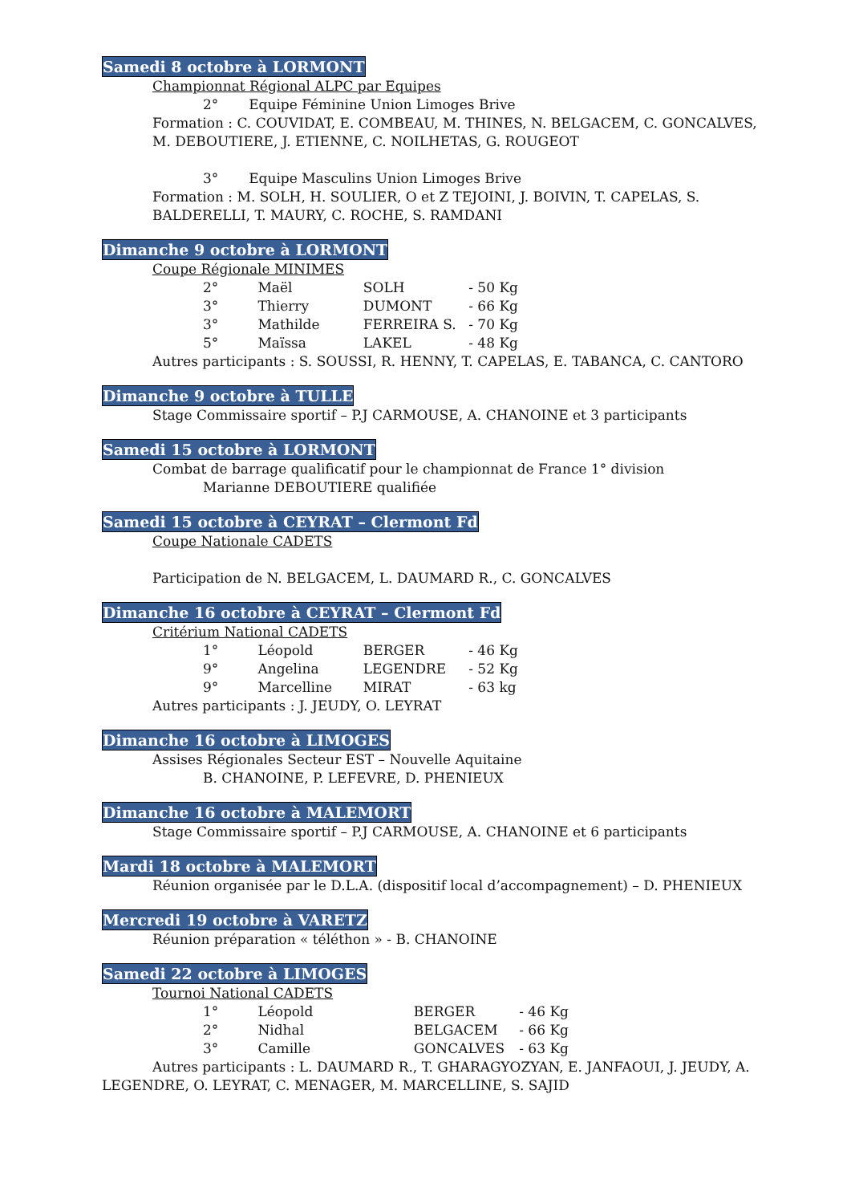Samedi 8 octobre à LORMONT
Championnat Régional ALPC par Equipes
2° Equipe Féminine Union Limoges Brive
Formation : C. COUVIDAT, E. COMBEAU, M. THINES, N. BELGACEM, C. GONCALVES, M. DEBOUTIERE, J. ETIENNE, C. NOILHETAS, G. ROUGEOT
3° Equipe Masculins Union Limoges Brive
Formation : M. SOLH, H. SOULIER, O et Z TEJOINI, J. BOIVIN, T. CAPELAS, S. BALDERELLI, T. MAURY, C. ROCHE, S. RAMDANI
Dimanche 9 octobre à LORMONT
Coupe Régionale MINIMES
2° Maël SOLH - 50 Kg
3° Thierry DUMONT - 66 Kg
3° Mathilde FERREIRA S. - 70 Kg
5° Maïssa LAKEL - 48 Kg
Autres participants : S. SOUSSI, R. HENNY, T. CAPELAS, E. TABANCA, C. CANTORO
Dimanche 9 octobre à TULLE
Stage Commissaire sportif – P.J CARMOUSE, A. CHANOINE et 3 participants
Samedi 15 octobre à LORMONT
Combat de barrage qualificatif pour le championnat de France 1° division
Marianne DEBOUTIERE qualifiée
Samedi 15 octobre à CEYRAT – Clermont Fd
Coupe Nationale CADETS
Participation de N. BELGACEM, L. DAUMARD R., C. GONCALVES
Dimanche 16 octobre à CEYRAT – Clermont Fd
Critérium National CADETS
1° Léopold BERGER - 46 Kg
9° Angelina LEGENDRE - 52 Kg
9° Marcelline MIRAT - 63 kg
Autres participants : J. JEUDY, O. LEYRAT
Dimanche 16 octobre à LIMOGES
Assises Régionales Secteur EST – Nouvelle Aquitaine
B. CHANOINE, P. LEFEVRE, D. PHENIEUX
Dimanche 16 octobre à MALEMORT
Stage Commissaire sportif – P.J CARMOUSE, A. CHANOINE et 6 participants
Mardi 18 octobre à MALEMORT
Réunion organisée par le D.L.A. (dispositif local d’accompagnement) – D. PHENIEUX
Mercredi 19 octobre à VARETZ
Réunion préparation « téléthon » - B. CHANOINE
Samedi 22 octobre à LIMOGES
Tournoi National CADETS
1° Léopold BERGER - 46 Kg
2° Nidhal BELGACEM - 66 Kg
3° Camille GONCALVES - 63 Kg
Autres participants : L. DAUMARD R., T. GHARAGYOZYAN, E. JANFAOUI, J. JEUDY, A. LEGENDRE, O. LEYRAT, C. MENAGER, M. MARCELLINE, S. SAJID